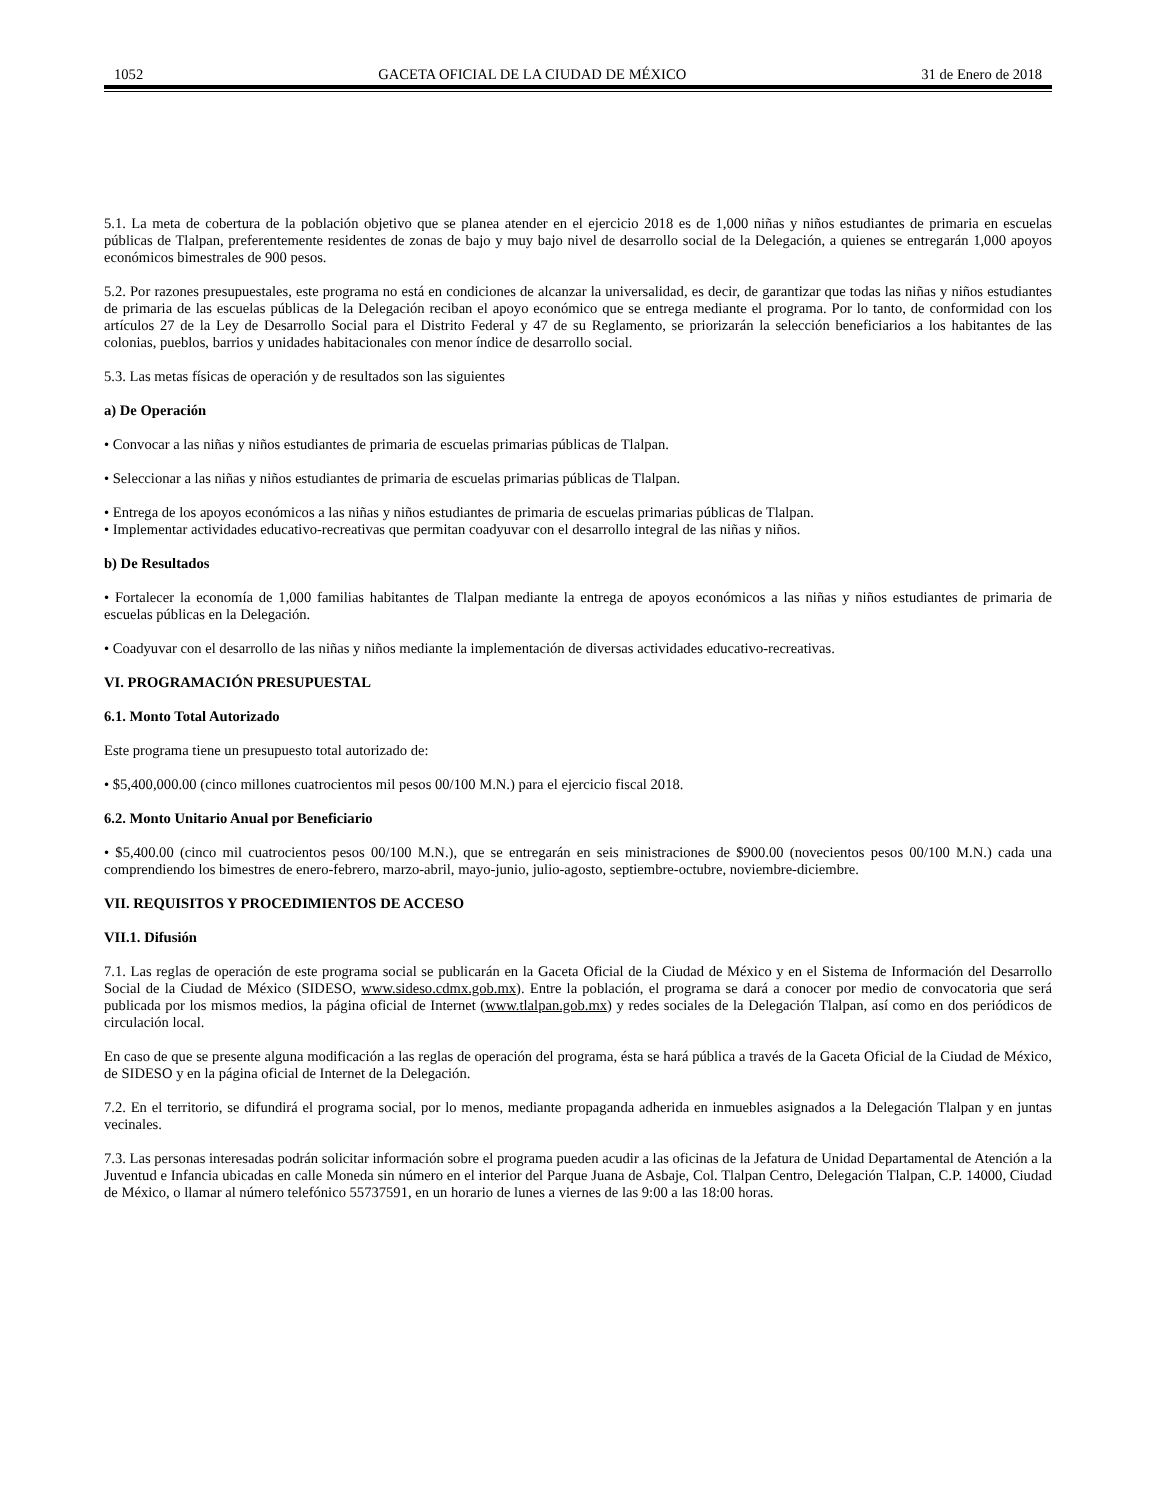1052 GACETA OFICIAL DE LA CIUDAD DE MÉXICO 31 de Enero de 2018
5.1. La meta de cobertura de la población objetivo que se planea atender en el ejercicio 2018 es de 1,000 niñas y niños estudiantes de primaria en escuelas públicas de Tlalpan, preferentemente residentes de zonas de bajo y muy bajo nivel de desarrollo social de la Delegación, a quienes se entregarán 1,000 apoyos económicos bimestrales de 900 pesos.
5.2. Por razones presupuestales, este programa no está en condiciones de alcanzar la universalidad, es decir, de garantizar que todas las niñas y niños estudiantes de primaria de las escuelas públicas de la Delegación reciban el apoyo económico que se entrega mediante el programa. Por lo tanto, de conformidad con los artículos 27 de la Ley de Desarrollo Social para el Distrito Federal y 47 de su Reglamento, se priorizarán la selección beneficiarios a los habitantes de las colonias, pueblos, barrios y unidades habitacionales con menor índice de desarrollo social.
5.3. Las metas físicas de operación y de resultados son las siguientes
a) De Operación
• Convocar a las niñas y niños estudiantes de primaria de escuelas primarias públicas de Tlalpan.
• Seleccionar a las niñas y niños estudiantes de primaria de escuelas primarias públicas de Tlalpan.
• Entrega de los apoyos económicos a las niñas y niños estudiantes de primaria de escuelas primarias públicas de Tlalpan.
• Implementar actividades educativo-recreativas que permitan coadyuvar con el desarrollo integral de las niñas y niños.
b) De Resultados
• Fortalecer la economía de 1,000 familias habitantes de Tlalpan mediante la entrega de apoyos económicos a las niñas y niños estudiantes de primaria de escuelas públicas en la Delegación.
• Coadyuvar con el desarrollo de las niñas y niños mediante la implementación de diversas actividades educativo-recreativas.
VI. PROGRAMACIÓN PRESUPUESTAL
6.1. Monto Total Autorizado
Este programa tiene un presupuesto total autorizado de:
• $5,400,000.00 (cinco millones cuatrocientos mil pesos 00/100 M.N.) para el ejercicio fiscal 2018.
6.2. Monto Unitario Anual por Beneficiario
• $5,400.00 (cinco mil cuatrocientos pesos 00/100 M.N.), que se entregarán en seis ministraciones de $900.00 (novecientos pesos 00/100 M.N.) cada una comprendiendo los bimestres de enero-febrero, marzo-abril, mayo-junio, julio-agosto, septiembre-octubre, noviembre-diciembre.
VII. REQUISITOS Y PROCEDIMIENTOS DE ACCESO
VII.1. Difusión
7.1. Las reglas de operación de este programa social se publicarán en la Gaceta Oficial de la Ciudad de México y en el Sistema de Información del Desarrollo Social de la Ciudad de México (SIDESO, www.sideso.cdmx.gob.mx). Entre la población, el programa se dará a conocer por medio de convocatoria que será publicada por los mismos medios, la página oficial de Internet (www.tlalpan.gob.mx) y redes sociales de la Delegación Tlalpan, así como en dos periódicos de circulación local.
En caso de que se presente alguna modificación a las reglas de operación del programa, ésta se hará pública a través de la Gaceta Oficial de la Ciudad de México, de SIDESO y en la página oficial de Internet de la Delegación.
7.2. En el territorio, se difundirá el programa social, por lo menos, mediante propaganda adherida en inmuebles asignados a la Delegación Tlalpan y en juntas vecinales.
7.3. Las personas interesadas podrán solicitar información sobre el programa pueden acudir a las oficinas de la Jefatura de Unidad Departamental de Atención a la Juventud e Infancia ubicadas en calle Moneda sin número en el interior del Parque Juana de Asbaje, Col. Tlalpan Centro, Delegación Tlalpan, C.P. 14000, Ciudad de México, o llamar al número telefónico 55737591, en un horario de lunes a viernes de las 9:00 a las 18:00 horas.